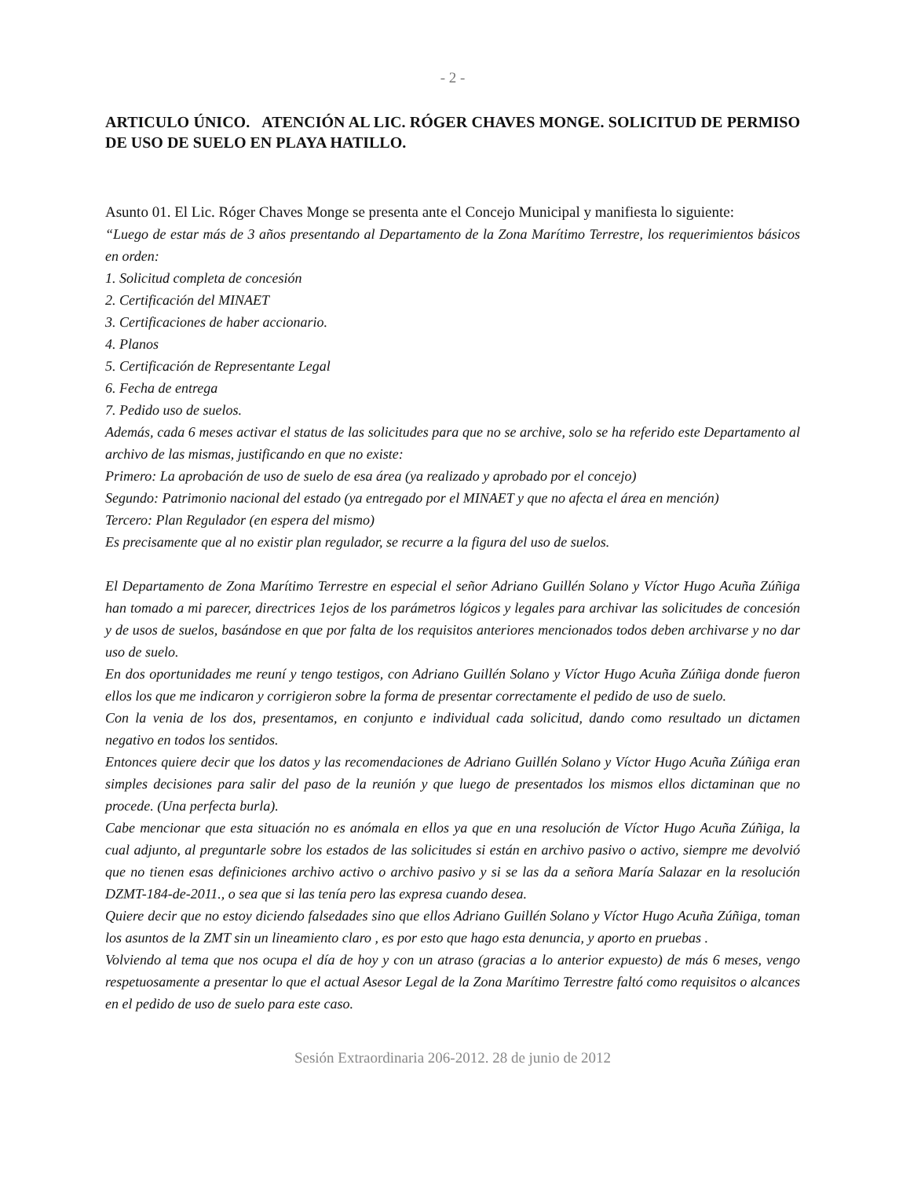- 2 -
ARTICULO ÚNICO. ATENCIÓN AL LIC. RÓGER CHAVES MONGE. SOLICITUD DE PERMISO DE USO DE SUELO EN PLAYA HATILLO.
Asunto 01. El Lic. Róger Chaves Monge se presenta ante el Concejo Municipal y manifiesta lo siguiente:
“Luego de estar más de 3 años presentando al Departamento de la Zona Marítimo Terrestre, los requerimientos básicos en orden:
1. Solicitud completa de concesión
2. Certificación del MINAET
3. Certificaciones de haber accionario.
4. Planos
5. Certificación de Representante Legal
6. Fecha de entrega
7. Pedido uso de suelos.
Además, cada 6 meses activar el status de las solicitudes para que no se archive, solo se ha referido este Departamento al archivo de las mismas, justificando en que no existe:
Primero: La aprobación de uso de suelo de esa área (ya realizado y aprobado por el concejo)
Segundo: Patrimonio nacional del estado (ya entregado por el MINAET y que no afecta el área en mención)
Tercero: Plan Regulador (en espera del mismo)
Es precisamente que al no existir plan regulador, se recurre a la figura del uso de suelos.
El Departamento de Zona Marítimo Terrestre en especial el señor Adriano Guillén Solano y Víctor Hugo Acuña Zúñiga han tomado a mi parecer, directrices 1ejos de los parámetros lógicos y legales para archivar las solicitudes de concesión y de usos de suelos, basándose en que por falta de los requisitos anteriores mencionados todos deben archivarse y no dar uso de suelo.
En dos oportunidades me reuní y tengo testigos, con Adriano Guillén Solano y Víctor Hugo Acuña Zúñiga donde fueron ellos los que me indicaron y corrigieron sobre la forma de presentar correctamente el pedido de uso de suelo.
Con la venia de los dos, presentamos, en conjunto e individual cada solicitud, dando como resultado un dictamen negativo en todos los sentidos.
Entonces quiere decir que los datos y las recomendaciones de Adriano Guillén Solano y Víctor Hugo Acuña Zúñiga eran simples decisiones para salir del paso de la reunión y que luego de presentados los mismos ellos dictaminan que no procede. (Una perfecta burla).
Cabe mencionar que esta situación no es anómala en ellos ya que en una resolución de Víctor Hugo Acuña Zúñiga, la cual adjunto, al preguntarle sobre los estados de las solicitudes si están en archivo pasivo o activo, siempre me devolvió que no tienen esas definiciones archivo activo o archivo pasivo y si se las da a señora María Salazar en la resolución DZMT-184-de-2011., o sea que si las tenía pero las expresa cuando desea.
Quiere decir que no estoy diciendo falsedades sino que ellos Adriano Guillén Solano y Víctor Hugo Acuña Zúñiga, toman los asuntos de la ZMT sin un lineamiento claro , es por esto que hago esta denuncia, y aporto en pruebas .
Volviendo al tema que nos ocupa el día de hoy y con un atraso (gracias a lo anterior expuesto) de más 6 meses, vengo respetuosamente a presentar lo que el actual Asesor Legal de la Zona Marítimo Terrestre faltó como requisitos o alcances en el pedido de uso de suelo para este caso.
Sesión Extraordinaria 206-2012. 28 de junio de 2012